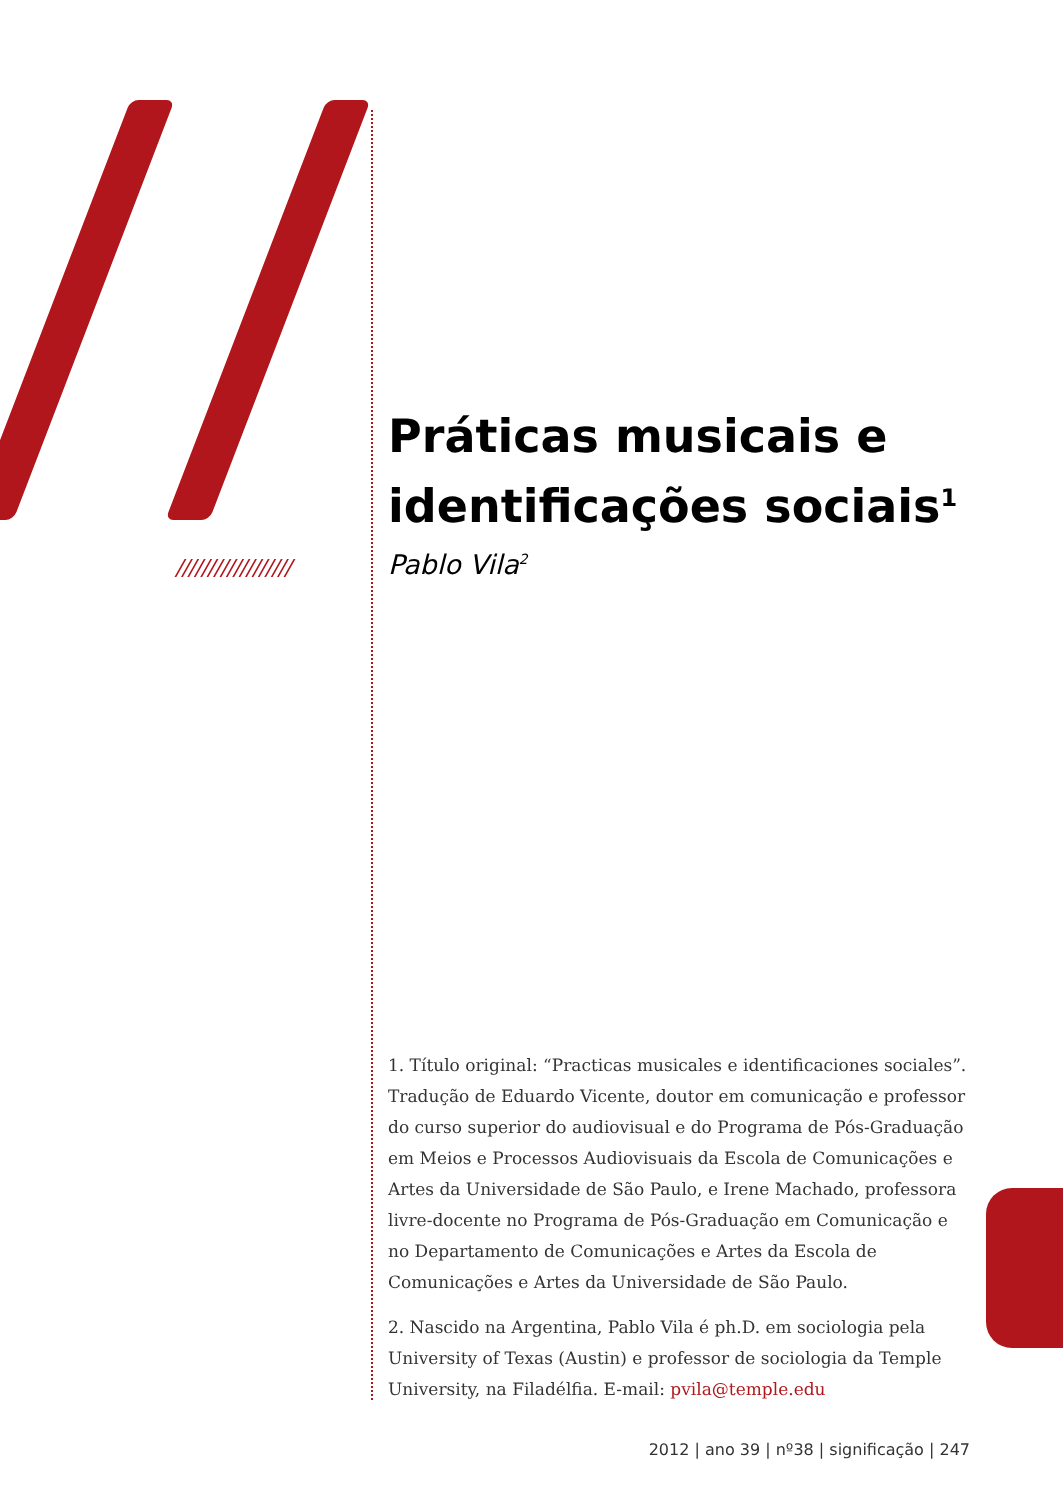//////////////////
Práticas musicais e identificações sociais<sup>1</sup>
Pablo Vila<sup>2</sup>
1. Título original: “Practicas musicales e identificaciones sociales”. Tradução de Eduardo Vicente, doutor em comunicação e professor do curso superior do audiovisual e do Programa de Pós-Graduação em Meios e Processos Audiovisuais da Escola de Comunicações e Artes da Universidade de São Paulo, e Irene Machado, professora livre-docente no Programa de Pós-Graduação em Comunicação e no Departamento de Comunicações e Artes da Escola de Comunicações e Artes da Universidade de São Paulo.
2. Nascido na Argentina, Pablo Vila é ph.D. em sociologia pela University of Texas (Austin) e professor de sociologia da Temple University, na Filadélfia. E-mail: pvila@temple.edu
2012 | ano 39 | nº38 | significação | 247